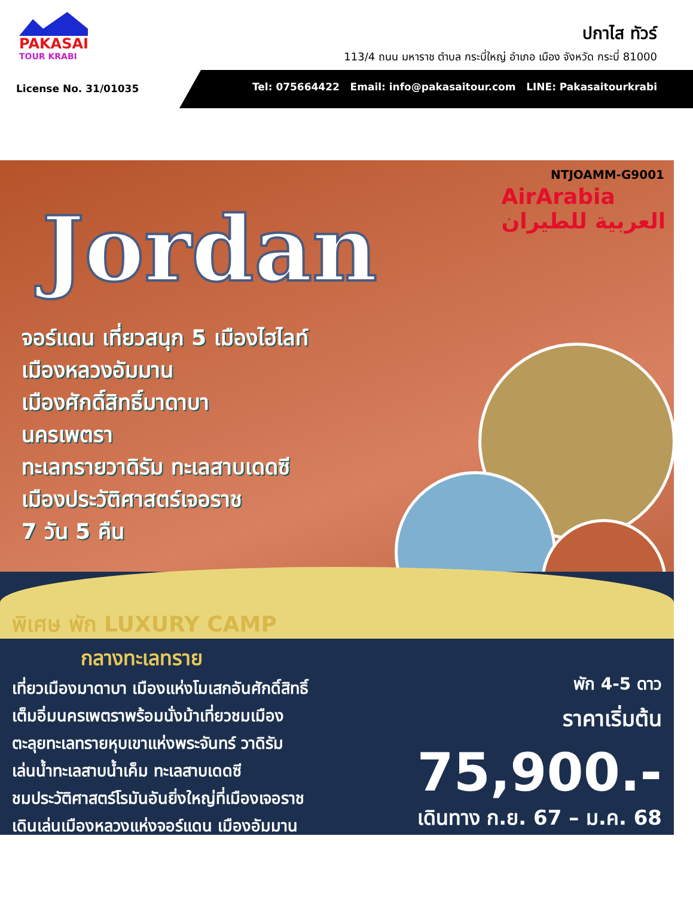PAKASAI
TOUR KRABI
ปกาไส ทัวร์
113/4 ถนน มหาราช ตำบล กระบี่ใหญ่ อำเภอ เมือง จังหวัด กระบี่ 81000
License No. 31/01035
Tel: 075664422 Email: info@pakasaitour.com LINE: Pakasaitourkrabi
NTJOAMM-G9001
AirArabia
العربية للطيران
Jordan
จอร์แดน เที่ยวสนุก 5 เมืองไฮไลท์
เมืองหลวงอัมมาน
เมืองศักดิ์สิทธิ์มาดาบา
นครเพตรา
ทะเลทรายวาดิรัม ทะเลสาบเดดซี
เมืองประวัติศาสตร์เจอราช
7 วัน 5 คืน
พิเศษ พัก LUXURY CAMP
กลางทะเลทราย
เที่ยวเมืองมาดาบา เมืองแห่งโมเสกอันศักดิ์สิทธิ์
เต็มอิ่มนครเพตราพร้อมนั่งม้าเที่ยวชมเมือง
ตะลุยทะเลทรายหุบเขาแห่งพระจันทร์ วาดิรัม
เล่นน้ำทะเลสาบน้ำเค็ม ทะเลสาบเดดซี
ชมประวัติศาสตร์โรมันอันยิ่งใหญ่ที่เมืองเจอราช
เดินเล่นเมืองหลวงแห่งจอร์แดน เมืองอัมมาน
พัก 4-5 ดาว
ราคาเริ่มต้น
75,900.-
เดินทาง ก.ย. 67 – ม.ค. 68